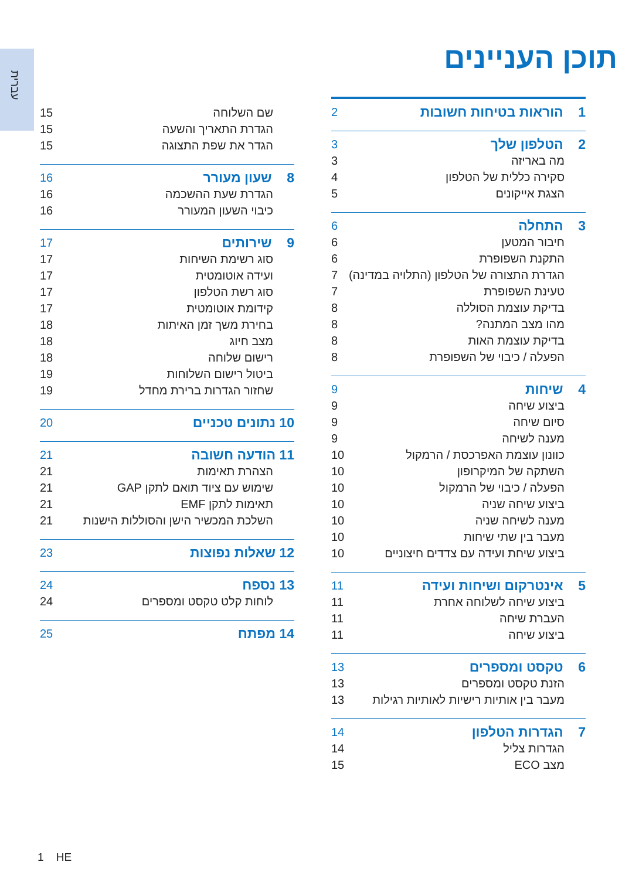עברית
תוכן העניינים
1 הוראות בטיחות חשובות 2
2 הטלפון שלך 3
מה באריזה 3
סקירה כללית של הטלפון 4
הצגת אייקונים 5
3 התחלה 6
חיבור המטען 6
התקנת השפופרת 6
הגדרת התצורה של הטלפון (התלויה במדינה) 7
טעינת השפופרת 7
בדיקת עוצמת הסוללה 8
מהו מצב המתנה? 8
בדיקת עוצמת האות 8
הפעלה / כיבוי של השפופרת 8
4 שיחות 9
ביצוע שיחה 9
סיום שיחה 9
מענה לשיחה 9
כוונון עוצמת האפרכסת / הרמקול 10
השתקה של המיקרופון 10
הפעלה / כיבוי של הרמקול 10
ביצוע שיחה שניה 10
מענה לשיחה שניה 10
מעבר בין שתי שיחות 10
ביצוע שיחת ועידה עם צדדים חיצוניים 10
5 אינטרקום ושיחות ועידה 11
ביצוע שיחה לשלוחה אחרת 11
העברת שיחה 11
ביצוע שיחה 11
6 טקסט ומספרים 13
הזנת טקסט ומספרים 13
מעבר בין אותיות רישיות לאותיות רגילות 13
7 הגדרות הטלפון 14
הגדרות צליל 14
מצב ECO 15
שם השלוחה 15
הגדרת התאריך והשעה 15
הגדר את שפת התצוגה 15
8 שעון מעורר 16
הגדרת שעת ההשכמה 16
כיבוי השעון המעורר 16
9 שירותים 17
סוג רשימת השיחות 17
ועידה אוטומטית 17
סוג רשת הטלפון 17
קידומת אוטומטית 17
בחירת משך זמן האיתות 18
מצב חיוג 18
רישום שלוחה 18
ביטול רישום השלוחות 19
שחזור הגדרות ברירת מחדל 19
10 נתונים טכניים 20
11 הודעה חשובה 21
הצהרת תאימות 21
שימוש עם ציוד תואם לתקן GAP 21
תאימות לתקן EMF 21
השלכת המכשיר הישן והסוללות הישנות 21
12 שאלות נפוצות 23
13 נספח 24
לוחות קלט טקסט ומספרים 24
14 מפתח 25
1 HE